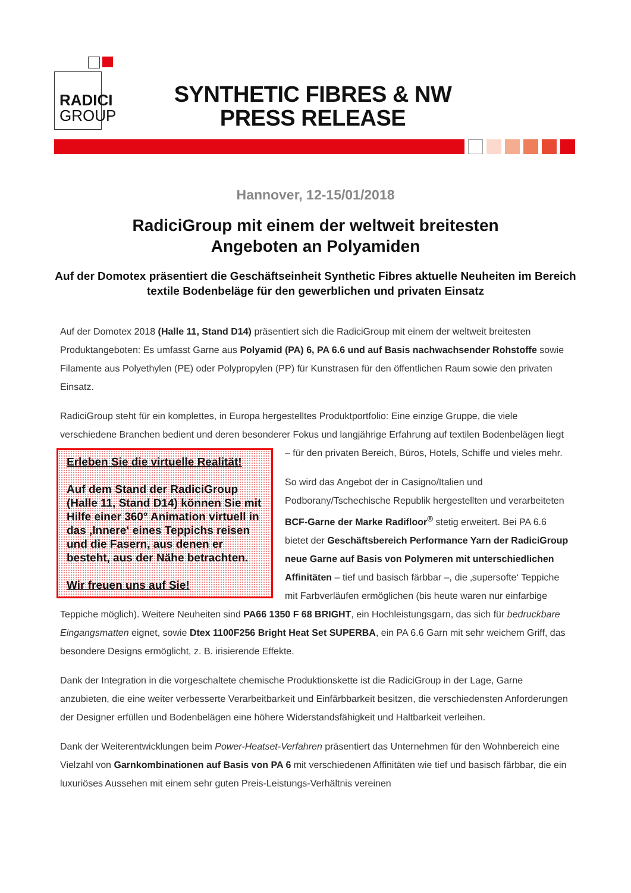RADICI
GROUP
SYNTHETIC FIBRES & NW
PRESS RELEASE
Hannover, 12-15/01/2018
RadiciGroup mit einem der weltweit breitesten
Angeboten an Polyamiden
Auf der Domotex präsentiert die Geschäftseinheit Synthetic Fibres aktuelle Neuheiten im Bereich textile Bodenbeläge für den gewerblichen und privaten Einsatz
Auf der Domotex 2018 (Halle 11, Stand D14) präsentiert sich die RadiciGroup mit einem der weltweit breitesten Produktangeboten: Es umfasst Garne aus Polyamid (PA) 6, PA 6.6 und auf Basis nachwachsender Rohstoffe sowie Filamente aus Polyethylen (PE) oder Polypropylen (PP) für Kunstrasen für den öffentlichen Raum sowie den privaten Einsatz.
RadiciGroup steht für ein komplettes, in Europa hergestelltes Produktportfolio: Eine einzige Gruppe, die viele verschiedene Branchen bedient und deren besonderer Fokus und langjährige Erfahrung auf textilen Erleben Sie die virtuelle Realität!
Auf dem Stand der RadiciGroup (Halle 11, Stand D14) können Sie mit Hilfe einer 360° Animation virtuell in das ‚Innere‘ eines Teppichs reisen und die Fasern, aus denen er besteht, aus der Nähe betrachten.
Wir freuen uns auf Sie! Bodenbelägen liegt – für den privaten Bereich, Büros, Hotels, Schiffe und vieles mehr.
So wird das Angebot der in Casigno/Italien und Podborany/Tschechische Republik hergestellten und verarbeiteten BCF-Garne der Marke Radifloor<sup>®</sup> stetig erweitert. Bei PA 6.6 bietet der Geschäftsbereich Performance Yarn der RadiciGroup neue Garne auf Basis von Polymeren mit unterschiedlichen Affinitäten – tief und basisch färbbar –, die ‚supersofte‘ Teppiche mit Farbverläufen ermöglichen (bis heute waren nur einfarbige Teppiche möglich). Weitere Neuheiten sind PA66 1350 F 68 BRIGHT, ein Hochleistungsgarn, das sich für bedruckbare Eingangsmatten eignet, sowie Dtex 1100F256 Bright Heat Set SUPERBA, ein PA 6.6 Garn mit sehr weichem Griff, das besondere Designs ermöglicht, z. B. irisierende Effekte.
Dank der Integration in die vorgeschaltete chemische Produktionskette ist die RadiciGroup in der Lage, Garne anzubieten, die eine weiter verbesserte Verarbeitbarkeit und Einfärbbarkeit besitzen, die verschiedensten Anforderungen der Designer erfüllen und Bodenbelägen eine höhere Widerstandsfähigkeit und Haltbarkeit verleihen.
Dank der Weiterentwicklungen beim Power-Heatset-Verfahren präsentiert das Unternehmen für den Wohnbereich eine Vielzahl von Garnkombinationen auf Basis von PA 6 mit verschiedenen Affinitäten wie tief und basisch färbbar, die ein luxuriöses Aussehen mit einem sehr guten Preis-Leistungs-Verhältnis vereinen